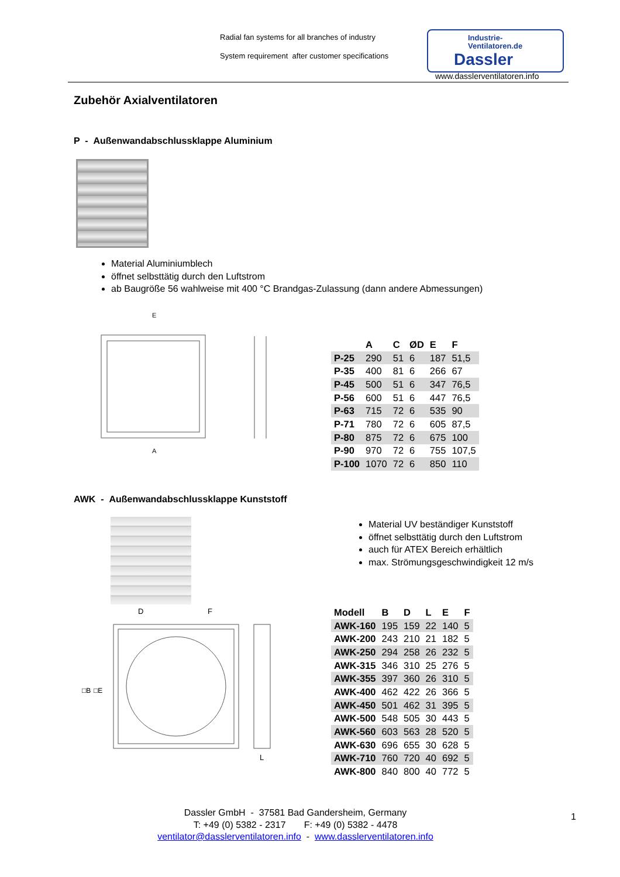Radial fan systems for all branches of industry
System requirement after customer specifications
Industrie-
Ventilatoren.de
Dassler
www.dasslerventilatoren.info
Zubehör Axialventilatoren
P - Außenwandabschlussklappe Aluminium
Material Aluminiumblech
öffnet selbsttätig durch den Luftstrom
ab Baugröße 56 wahlweise mit 400 °C Brandgas-Zulassung (dann andere Abmessungen)
A
E
| | A | C | ØD | E | F |
| --- | --- | --- | --- | --- | --- |
| P-25 | 290 | 51 | 6 | 187 | 51,5 |
| P-35 | 400 | 81 | 6 | 266 | 67 |
| P-45 | 500 | 51 | 6 | 347 | 76,5 |
| P-56 | 600 | 51 | 6 | 447 | 76,5 |
| P-63 | 715 | 72 | 6 | 535 | 90 |
| P-71 | 780 | 72 | 6 | 605 | 87,5 |
| P-80 | 875 | 72 | 6 | 675 | 100 |
| P-90 | 970 | 72 | 6 | 755 | 107,5 |
| P-100 | 1070 | 72 | 6 | 850 | 110 |
AWK - Außenwandabschlussklappe Kunststoff
Material UV beständiger Kunststoff
öffnet selbsttätig durch den Luftstrom
auch für ATEX Bereich erhältlich
max. Strömungsgeschwindigkeit 12 m/s
D
F
□B
□E
L
| Modell | B | D | L | E | F |
| --- | --- | --- | --- | --- | --- |
| AWK-160 | 195 | 159 | 22 | 140 | 5 |
| AWK-200 | 243 | 210 | 21 | 182 | 5 |
| AWK-250 | 294 | 258 | 26 | 232 | 5 |
| AWK-315 | 346 | 310 | 25 | 276 | 5 |
| AWK-355 | 397 | 360 | 26 | 310 | 5 |
| AWK-400 | 462 | 422 | 26 | 366 | 5 |
| AWK-450 | 501 | 462 | 31 | 395 | 5 |
| AWK-500 | 548 | 505 | 30 | 443 | 5 |
| AWK-560 | 603 | 563 | 28 | 520 | 5 |
| AWK-630 | 696 | 655 | 30 | 628 | 5 |
| AWK-710 | 760 | 720 | 40 | 692 | 5 |
| AWK-800 | 840 | 800 | 40 | 772 | 5 |
Dassler GmbH - 37581 Bad Gandersheim, Germany
T: +49 (0) 5382 - 2317 F: +49 (0) 5382 - 4478
ventilator@dasslerventilatoren.info - www.dasslerventilatoren.info
1